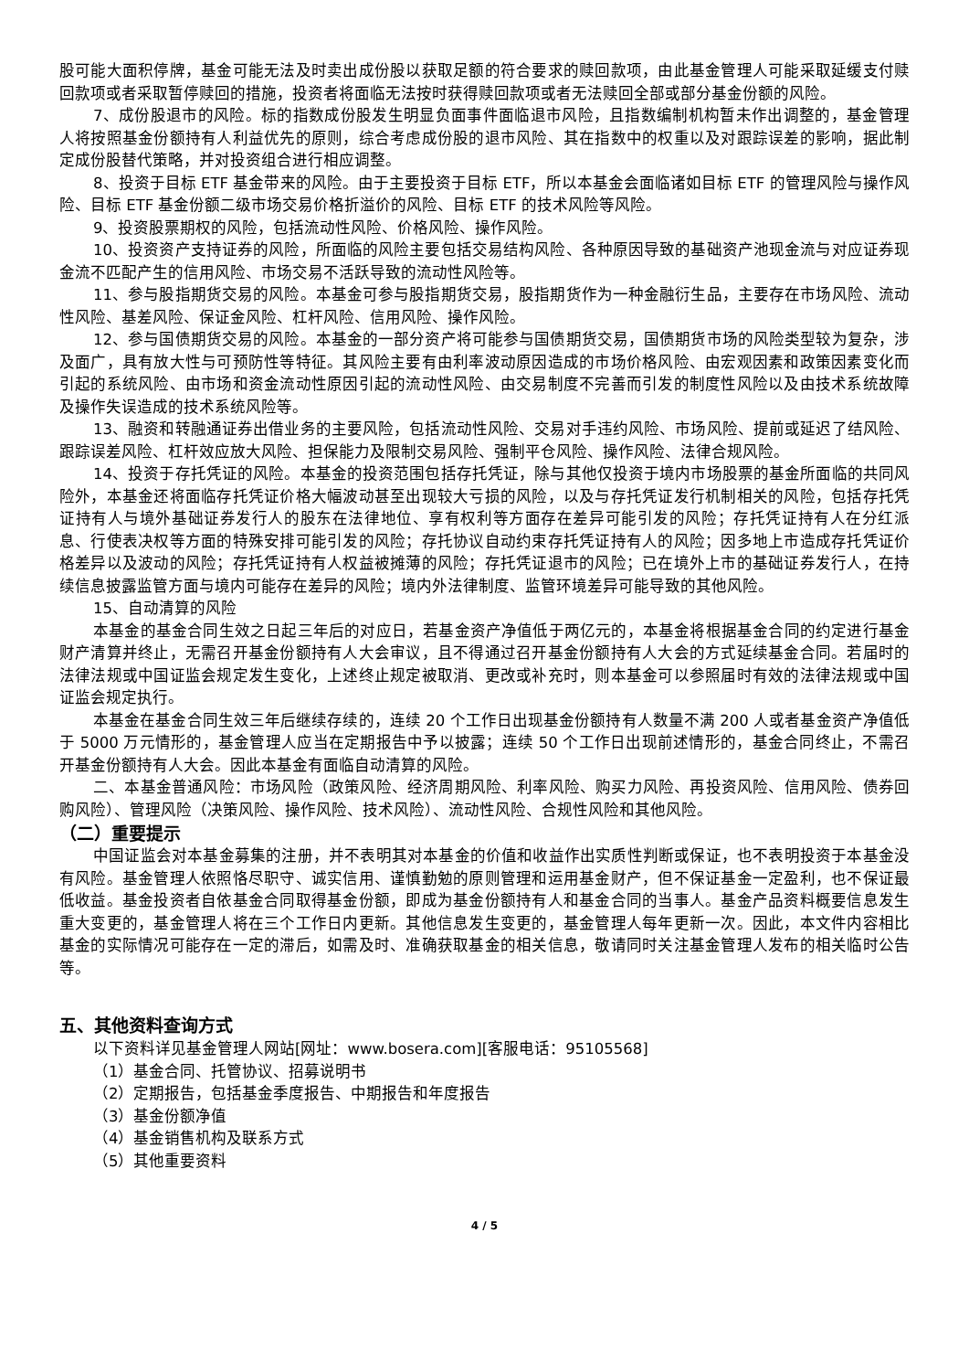股可能大面积停牌，基金可能无法及时卖出成份股以获取足额的符合要求的赎回款项，由此基金管理人可能采取延缓支付赎回款项或者采取暂停赎回的措施，投资者将面临无法按时获得赎回款项或者无法赎回全部或部分基金份额的风险。
7、成份股退市的风险。标的指数成份股发生明显负面事件面临退市风险，且指数编制机构暂未作出调整的，基金管理人将按照基金份额持有人利益优先的原则，综合考虑成份股的退市风险、其在指数中的权重以及对跟踪误差的影响，据此制定成份股替代策略，并对投资组合进行相应调整。
8、投资于目标 ETF 基金带来的风险。由于主要投资于目标 ETF，所以本基金会面临诸如目标 ETF 的管理风险与操作风险、目标 ETF 基金份额二级市场交易价格折溢价的风险、目标 ETF 的技术风险等风险。
9、投资股票期权的风险，包括流动性风险、价格风险、操作风险。
10、投资资产支持证券的风险，所面临的风险主要包括交易结构风险、各种原因导致的基础资产池现金流与对应证券现金流不匹配产生的信用风险、市场交易不活跃导致的流动性风险等。
11、参与股指期货交易的风险。本基金可参与股指期货交易，股指期货作为一种金融衍生品，主要存在市场风险、流动性风险、基差风险、保证金风险、杠杆风险、信用风险、操作风险。
12、参与国债期货交易的风险。本基金的一部分资产将可能参与国债期货交易，国债期货市场的风险类型较为复杂，涉及面广，具有放大性与可预防性等特征。其风险主要有由利率波动原因造成的市场价格风险、由宏观因素和政策因素变化而引起的系统风险、由市场和资金流动性原因引起的流动性风险、由交易制度不完善而引发的制度性风险以及由技术系统故障及操作失误造成的技术系统风险等。
13、融资和转融通证券出借业务的主要风险，包括流动性风险、交易对手违约风险、市场风险、提前或延迟了结风险、跟踪误差风险、杠杆效应放大风险、担保能力及限制交易风险、强制平仓风险、操作风险、法律合规风险。
14、投资于存托凭证的风险。本基金的投资范围包括存托凭证，除与其他仅投资于境内市场股票的基金所面临的共同风险外，本基金还将面临存托凭证价格大幅波动甚至出现较大亏损的风险，以及与存托凭证发行机制相关的风险，包括存托凭证持有人与境外基础证券发行人的股东在法律地位、享有权利等方面存在差异可能引发的风险；存托凭证持有人在分红派息、行使表决权等方面的特殊安排可能引发的风险；存托协议自动约束存托凭证持有人的风险；因多地上市造成存托凭证价格差异以及波动的风险；存托凭证持有人权益被摊薄的风险；存托凭证退市的风险；已在境外上市的基础证券发行人，在持续信息披露监管方面与境内可能存在差异的风险；境内外法律制度、监管环境差异可能导致的其他风险。
15、自动清算的风险
本基金的基金合同生效之日起三年后的对应日，若基金资产净值低于两亿元的，本基金将根据基金合同的约定进行基金财产清算并终止，无需召开基金份额持有人大会审议，且不得通过召开基金份额持有人大会的方式延续基金合同。若届时的法律法规或中国证监会规定发生变化，上述终止规定被取消、更改或补充时，则本基金可以参照届时有效的法律法规或中国证监会规定执行。
本基金在基金合同生效三年后继续存续的，连续 20 个工作日出现基金份额持有人数量不满 200 人或者基金资产净值低于 5000 万元情形的，基金管理人应当在定期报告中予以披露；连续 50 个工作日出现前述情形的，基金合同终止，不需召开基金份额持有人大会。因此本基金有面临自动清算的风险。
二、本基金普通风险：市场风险（政策风险、经济周期风险、利率风险、购买力风险、再投资风险、信用风险、债券回购风险）、管理风险（决策风险、操作风险、技术风险）、流动性风险、合规性风险和其他风险。
（二）重要提示
中国证监会对本基金募集的注册，并不表明其对本基金的价值和收益作出实质性判断或保证，也不表明投资于本基金没有风险。基金管理人依照恪尽职守、诚实信用、谨慎勤勉的原则管理和运用基金财产，但不保证基金一定盈利，也不保证最低收益。基金投资者自依基金合同取得基金份额，即成为基金份额持有人和基金合同的当事人。基金产品资料概要信息发生重大变更的，基金管理人将在三个工作日内更新。其他信息发生变更的，基金管理人每年更新一次。因此，本文件内容相比基金的实际情况可能存在一定的滞后，如需及时、准确获取基金的相关信息，敬请同时关注基金管理人发布的相关临时公告等。
五、其他资料查询方式
以下资料详见基金管理人网站[网址：www.bosera.com][客服电话：95105568]
（1）基金合同、托管协议、招募说明书
（2）定期报告，包括基金季度报告、中期报告和年度报告
（3）基金份额净值
（4）基金销售机构及联系方式
（5）其他重要资料
4 / 5